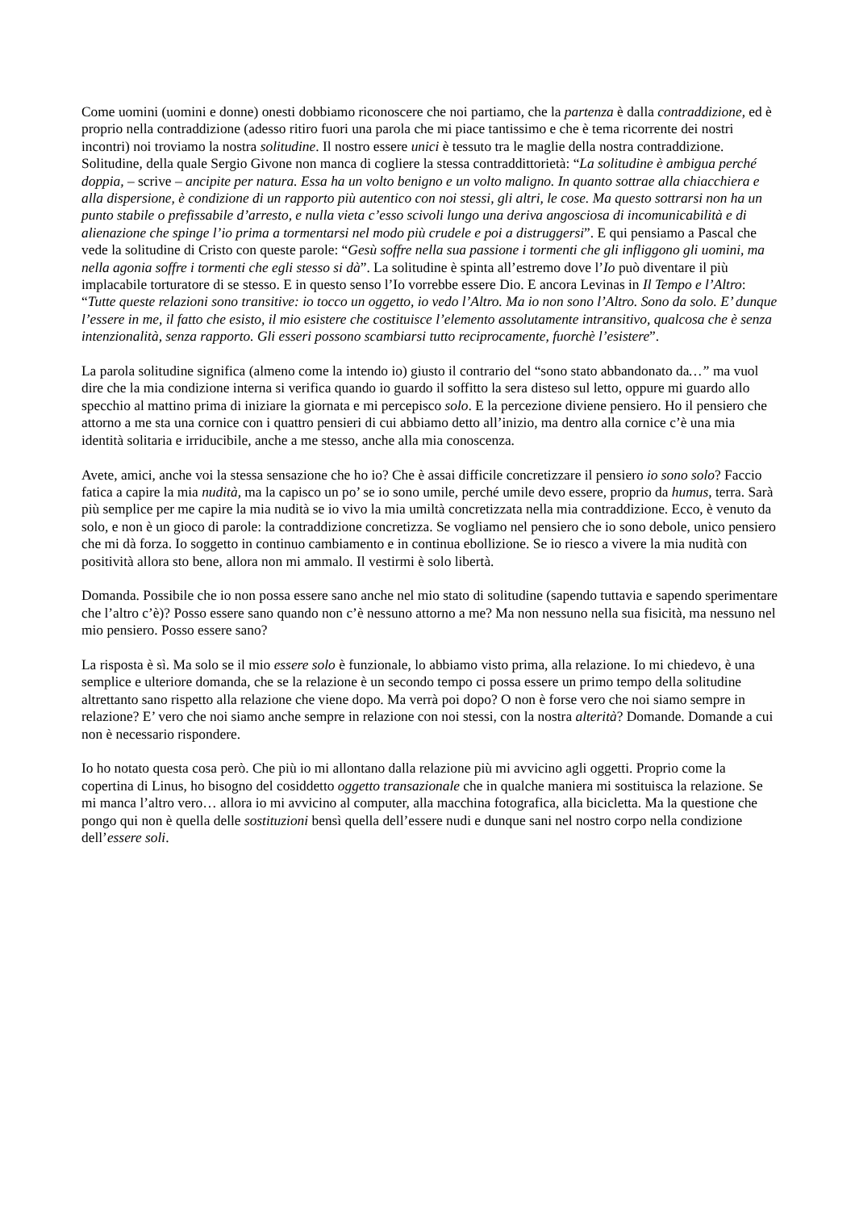Come uomini (uomini e donne) onesti dobbiamo riconoscere che noi partiamo, che la partenza è dalla contraddizione, ed è proprio nella contraddizione (adesso ritiro fuori una parola che mi piace tantissimo e che è tema ricorrente dei nostri incontri) noi troviamo la nostra solitudine. Il nostro essere unici è tessuto tra le maglie della nostra contraddizione.
Solitudine, della quale Sergio Givone non manca di cogliere la stessa contraddittorietà: “La solitudine è ambigua perché doppia, – scrive – ancipite per natura. Essa ha un volto benigno e un volto maligno. In quanto sottrae alla chiacchiera e alla dispersione, è condizione di un rapporto più autentico con noi stessi, gli altri, le cose. Ma questo sottrarsi non ha un punto stabile o prefissabile d’arresto, e nulla vieta c’esso scivoli lungo una deriva angosciosa di incomunicabilità e di alienazione che spinge l’io prima a tormentarsi nel modo più crudele e poi a distruggersi”. E qui pensiamo a Pascal che vede la solitudine di Cristo con queste parole: “Gesù soffre nella sua passione i tormenti che gli infliggono gli uomini, ma nella agonia soffre i tormenti che egli stesso si dà”. La solitudine è spinta all’estremo dove l’Io può diventare il più implacabile torturatore di se stesso. E in questo senso l’Io vorrebbe essere Dio. E ancora Levinas in Il Tempo e l’Altro: “Tutte queste relazioni sono transitive: io tocco un oggetto, io vedo l’Altro. Ma io non sono l’Altro. Sono da solo. E’ dunque l’essere in me, il fatto che esisto, il mio esistere che costituisce l’elemento assolutamente intransitivo, qualcosa che è senza intenzionalità, senza rapporto. Gli esseri possono scambiarsi tutto reciprocamente, fuorchè l’esistere”.
La parola solitudine significa (almeno come la intendo io) giusto il contrario del “sono stato abbandonato da…” ma vuol dire che la mia condizione interna si verifica quando io guardo il soffitto la sera disteso sul letto, oppure mi guardo allo specchio al mattino prima di iniziare la giornata e mi percepisco solo. E la percezione diviene pensiero. Ho il pensiero che attorno a me sta una cornice con i quattro pensieri di cui abbiamo detto all’inizio, ma dentro alla cornice c’è una mia identità solitaria e irriducibile, anche a me stesso, anche alla mia conoscenza.
Avete, amici, anche voi la stessa sensazione che ho io? Che è assai difficile concretizzare il pensiero io sono solo? Faccio fatica a capire la mia nudità, ma la capisco un po’ se io sono umile, perché umile devo essere, proprio da humus, terra. Sarà più semplice per me capire la mia nudità se io vivo la mia umiltà concretizzata nella mia contraddizione. Ecco, è venuto da solo, e non è un gioco di parole: la contraddizione concretizza. Se vogliamo nel pensiero che io sono debole, unico pensiero che mi dà forza. Io soggetto in continuo cambiamento e in continua ebollizione. Se io riesco a vivere la mia nudità con positività allora sto bene, allora non mi ammalo. Il vestirmi è solo libertà.
Domanda. Possibile che io non possa essere sano anche nel mio stato di solitudine (sapendo tuttavia e sapendo sperimentare che l’altro c’è)? Posso essere sano quando non c’è nessuno attorno a me? Ma non nessuno nella sua fisicità, ma nessuno nel mio pensiero. Posso essere sano?
La risposta è sì. Ma solo se il mio essere solo è funzionale, lo abbiamo visto prima, alla relazione. Io mi chiedevo, è una semplice e ulteriore domanda, che se la relazione è un secondo tempo ci possa essere un primo tempo della solitudine altrettanto sano rispetto alla relazione che viene dopo. Ma verrà poi dopo? O non è forse vero che noi siamo sempre in relazione? E’ vero che noi siamo anche sempre in relazione con noi stessi, con la nostra alterità? Domande. Domande a cui non è necessario rispondere.
Io ho notato questa cosa però. Che più io mi allontano dalla relazione più mi avvicino agli oggetti. Proprio come la copertina di Linus, ho bisogno del cosiddetto oggetto transazionale che in qualche maniera mi sostituisca la relazione. Se mi manca l’altro vero… allora io mi avvicino al computer, alla macchina fotografica, alla bicicletta. Ma la questione che pongo qui non è quella delle sostituzioni bensì quella dell’essere nudi e dunque sani nel nostro corpo nella condizione dell’essere soli.